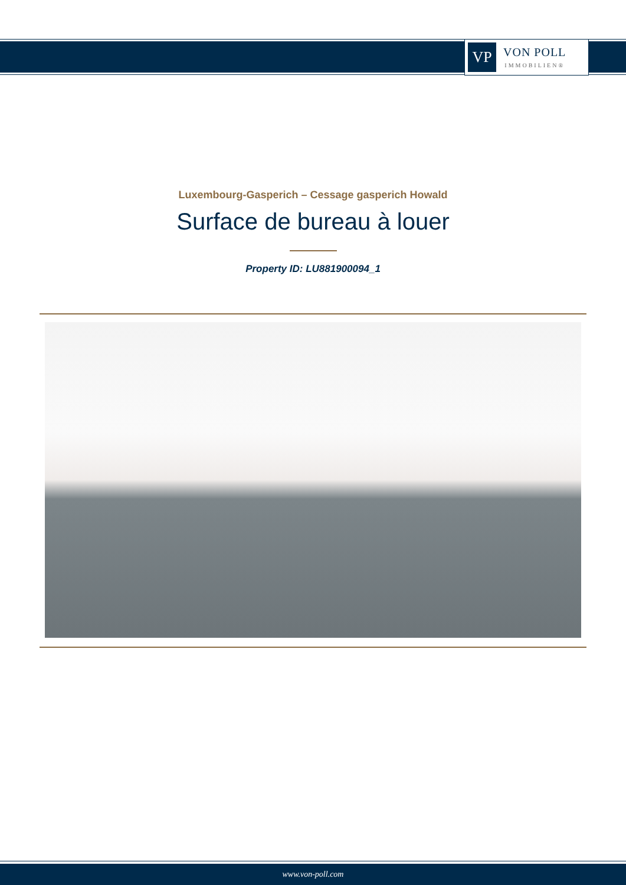VP
VON POLL
IMMOBILIEN®
Luxembourg-Gasperich – Cessage gasperich Howald
Surface de bureau à louer
Property ID: LU881900094_1
www.von-poll.com